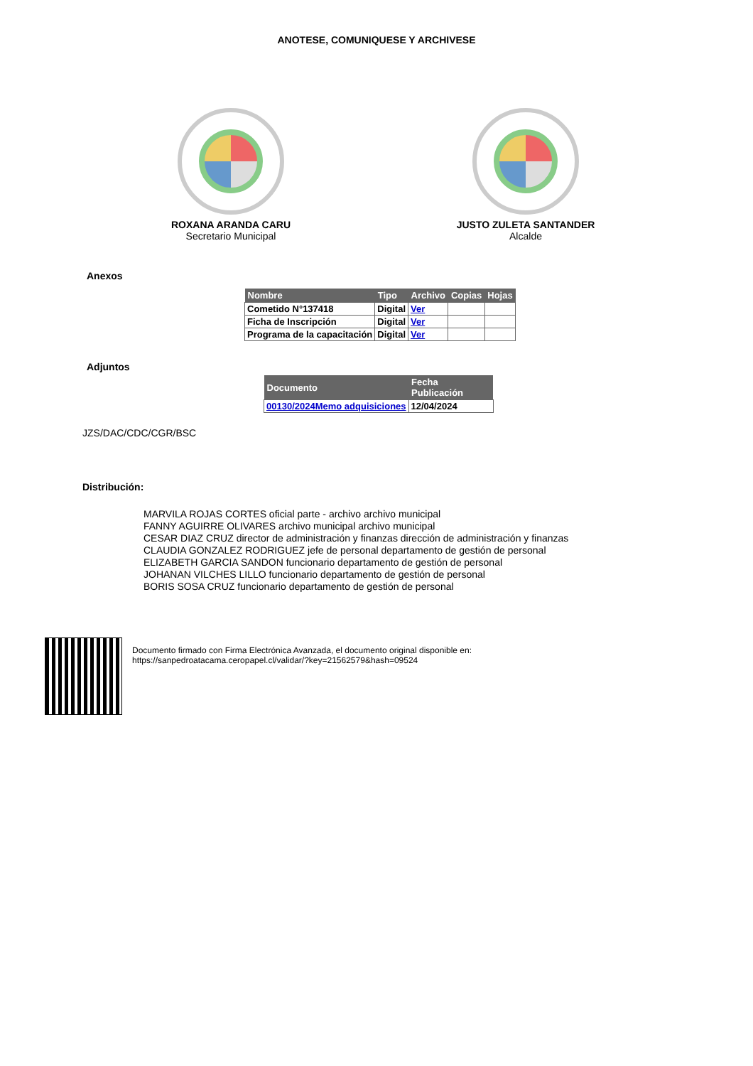ANOTESE, COMUNIQUESE Y ARCHIVESE
ROXANA ARANDA CARU
Secretario Municipal
JUSTO ZULETA SANTANDER
Alcalde
Anexos
| Nombre | Tipo | Archivo | Copias | Hojas |
| --- | --- | --- | --- | --- |
| Cometido N°137418 | Digital | Ver | | |
| Ficha de Inscripción | Digital | Ver | | |
| Programa de la capacitación | Digital | Ver | | |
Adjuntos
| Documento | Fecha Publicación |
| --- | --- |
| 00130/2024Memo adquisiciones | 12/04/2024 |
JZS/DAC/CDC/CGR/BSC
Distribución:
MARVILA ROJAS CORTES oficial parte - archivo archivo municipal
FANNY AGUIRRE OLIVARES archivo municipal archivo municipal
CESAR DIAZ CRUZ director de administración y finanzas dirección de administración y finanzas
CLAUDIA GONZALEZ RODRIGUEZ jefe de personal departamento de gestión de personal
ELIZABETH GARCIA SANDON funcionario departamento de gestión de personal
JOHANAN VILCHES LILLO funcionario departamento de gestión de personal
BORIS SOSA CRUZ funcionario departamento de gestión de personal
Documento firmado con Firma Electrónica Avanzada, el documento original disponible en:
https://sanpedroatacama.ceropapel.cl/validar/?key=21562579&hash=09524